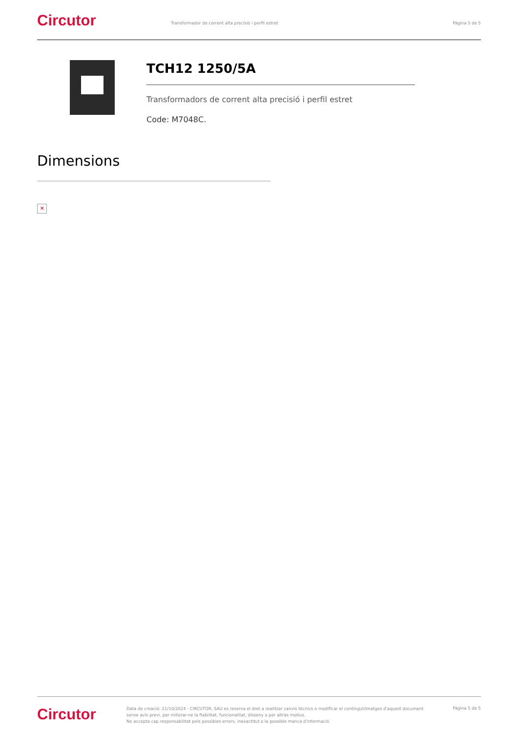Circutor
Transformador de corrent alta precisió i perfil estret
Pàgina 5 de 5
TCH12 1250/5A
Transformadors de corrent alta precisió i perfil estret
Code: M7048C.
Dimensions
✕
Circutor
Data de creació: 21/10/2024 - CIRCUTOR, SAU es reserva el dret a realitzar canvis tècnics o modificar el contingut/imatges d'aquest document sense avís previ, per millorar-ne la fiabilitat, funcionalitat, disseny o per altras motius.
No accepta cap responsabilitat pels possibles errors, inexactitut o la possible manca d'informació.
Pàgina 5 de 5